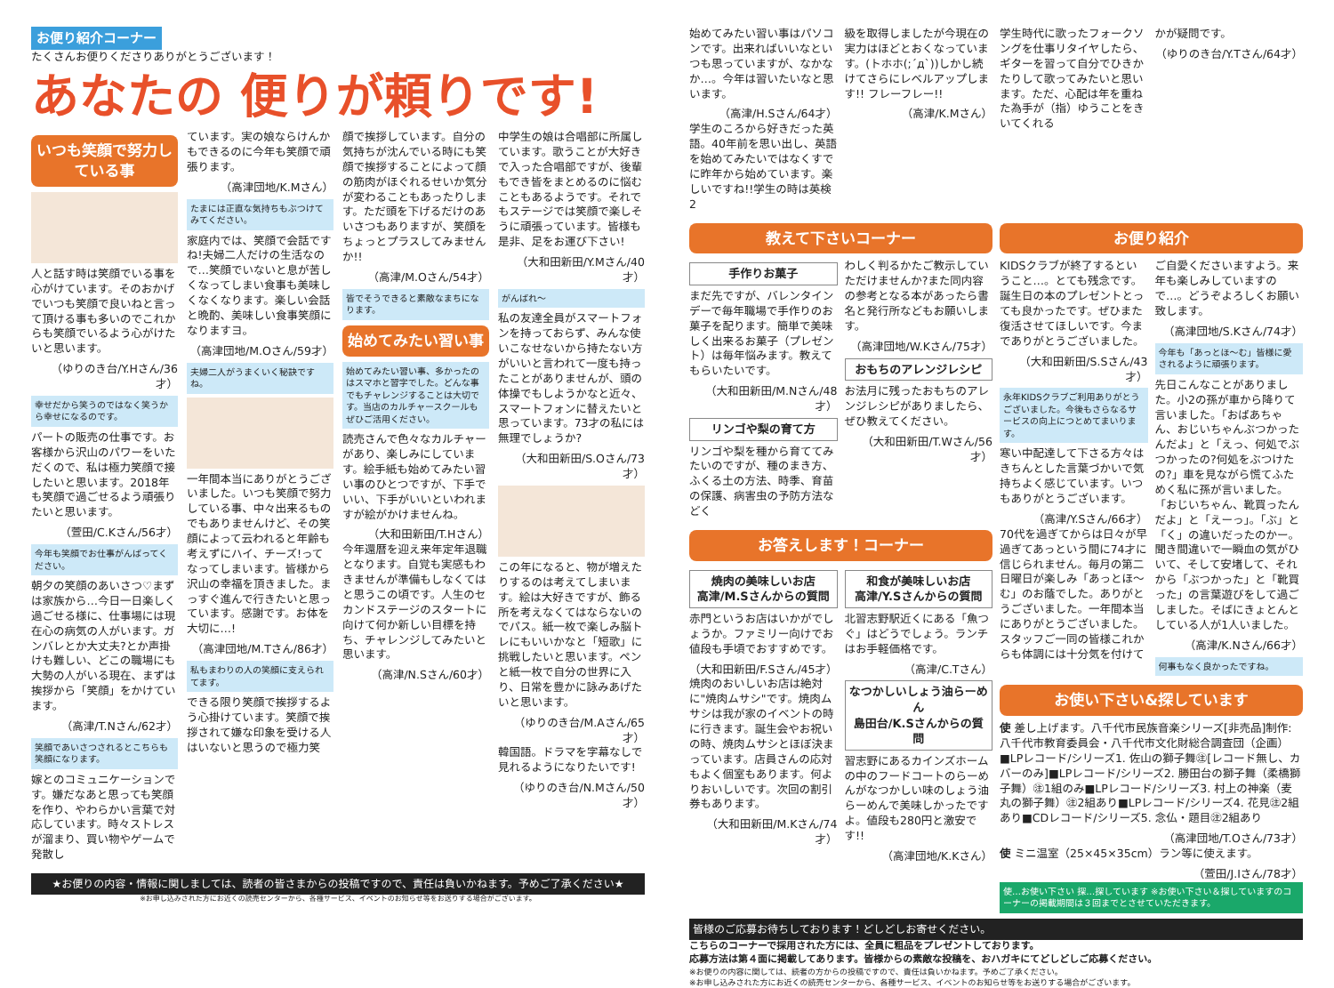お便り紹介コーナー
たくさんお便りくださりありがとうございます！
あなたの 便りが頼りです!
いつも笑顔で努力している事
人と話す時は笑顔でいる事を心がけています。そのおかげでいつも笑顔で良いねと言って頂ける事も多いのでこれからも笑顔でいるよう心がけたいと思います。
（ゆりのき台/Y.Hさん/36才）
幸せだから笑うのではなく笑うから幸せになるのです。
パートの販売の仕事です。お客様から沢山のパワーをいただくので、私は極力笑顔で接したいと思います。2018年も笑顔で過ごせるよう頑張りたいと思います。
（萱田/C.Kさん/56才）
今年も笑顔でお仕事がんばってください。
朝夕の笑顔のあいさつ♡まずは家族から…今日一日楽しく過ごせる様に、仕事場には現在心の病気の人がいます。ガンバレとか大丈夫?とか声掛けも難しい、どこの職場にも大勢の人がいる現在、まずは挨拶から「笑顔」をかけています。
（高津/T.Nさん/62才）
笑顔であいさつされるとこちらも笑顔になります。
嫁とのコミュニケーションです。嫌だなあと思っても笑顔を作り、やわらかい言葉で対応しています。時々ストレスが溜まり、買い物やゲームで発散し
ています。実の娘ならけんかもできるのに今年も笑顔で頑張ります。
（高津団地/K.Mさん）
たまには正直な気持ちもぶつけてみてください。
家庭内では、笑顔で会話ですね!夫婦二人だけの生活なので…笑顔でいないと息が苦しくなってしまい食事も美味しくなくなります。楽しい会話と晩酌、美味しい食事笑顔になりますヨ。
（高津団地/M.Oさん/59才）
夫婦二人がうまくいく秘訣ですね。
一年間本当にありがとうございました。いつも笑顔で努力している事、中々出来るものでもありませんけど、その笑顔によって云われると年齢も考えずにハイ、チーズ!ってなってしまいます。皆様から沢山の幸福を頂きました。まっすぐ進んで行きたいと思っています。感謝です。お体を大切に…!
（高津団地/M.Tさん/86才）
私もまわりの人の笑顔に支えられてます。
できる限り笑顔で挨拶するよう心掛けています。笑顔で挨拶されて嫌な印象を受ける人はいないと思うので極力笑
顔で挨拶しています。自分の気持ちが沈んでいる時にも笑顔で挨拶することによって顔の筋肉がほぐれるせいか気分が変わることもあったりします。ただ頭を下げるだけのあいさつもありますが、笑顔をちょっとプラスしてみませんか!!
（高津/M.Oさん/54才）
皆でそうできると素敵なまちになります。
始めてみたい習い事
始めてみたい習い事、多かったのはスマホと習字でした。どんな事でもチャレンジすることは大切です。当店のカルチャースクールもぜひご活用ください。
読売さんで色々なカルチャーがあり、楽しみにしています。絵手紙も始めてみたい習い事のひとつですが、下手でいい、下手がいいといわれますが絵がかけませんね。
（大和田新田/T.Hさん）
今年還暦を迎え来年定年退職となります。自覚も実感もわきませんが準備もしなくてはと思うこの頃です。人生のセカンドステージのスタートに向けて何か新しい目標を持ち、チャレンジしてみたいと思います。
（高津/N.Sさん/60才）
中学生の娘は合唱部に所属しています。歌うことが大好きで入った合唱部ですが、後輩もでき皆をまとめるのに悩むこともあるようです。それでもステージでは笑顔で楽しそうに頑張っています。皆様も是非、足をお運び下さい!
（大和田新田/Y.Mさん/40才）
がんばれ〜
私の友達全員がスマートフォンを持っておらず、みんな使いこなせないから持たない方がいいと言われて一度も持ったことがありませんが、頭の体操でもしようかなと近々、スマートフォンに替えたいと思っています。73才の私には無理でしょうか?
（大和田新田/S.Oさん/73才）
この年になると、物が増えたりするのは考えてしまいます。絵は大好きですが、飾る所を考えなくてはならないのでパス。紙一枚で楽しみ脳トレにもいいかなと「短歌」に挑戦したいと思います。ペンと紙一枚で自分の世界に入り、日常を豊かに詠みあげたいと思います。
（ゆりのき台/M.Aさん/65才）
韓国語。ドラマを字幕なしで見れるようになりたいです!
（ゆりのき台/N.Mさん/50才）
★お便りの内容・情報に関しましては、読者の皆さまからの投稿ですので、責任は負いかねます。予めご了承ください★
※お申し込みされた方にお近くの読売センターから、各種サービス、イベントのお知らせ等をお送りする場合がございます。
始めてみたい習い事はパソコンです。出来ればいいなといつも思っていますが、なかなか…。今年は習いたいなと思います。
（高津/H.Sさん/64才）
学生のころから好きだった英語。40年前を思い出し、英語を始めてみたいではなくすでに昨年から始めています。楽しいですね!!学生の時は英検2
級を取得しましたが今現在の実力はほどとおくなっています。(トホホ(;´д`))しかし続けてさらにレベルアップします!! フレーフレー!!
（高津/K.Mさん）
学生時代に歌ったフォークソングを仕事リタイヤしたら、ギターを習って自分でひきかたりして歌ってみたいと思います。ただ、心配は年を重ねた為手が（指）ゆうことをきいてくれる
かが疑問です。
（ゆりのき台/Y.Tさん/64才）
教えて下さいコーナー
手作りお菓子
まだ先ですが、バレンタインデーで毎年職場で手作りのお菓子を配ります。簡単で美味しく出来るお菓子（プレゼント）は毎年悩みます。教えてもらいたいです。
（大和田新田/M.Nさん/48才）
リンゴや梨の育て方
リンゴや梨を種から育ててみたいのですが、種のまき方、ふくる土の方法、時季、育苗の保護、病害虫の予防方法などく
わしく判るかたご教示していただけませんか?また同内容の参考となる本があったら書名と発行所などもお願いします。
（高津団地/W.Kさん/75才）
おもちのアレンジレシピ
お法月に残ったおもちのアレンジレシピがありましたら、ぜひ教えてください。
（大和田新田/T.Wさん/56才）
お答えします！コーナー
焼肉の美味しいお店
高津/M.Sさんからの質問
赤門というお店はいかがでしょうか。ファミリー向けでお値段も手頃でおすすめです。
（大和田新田/F.Sさん/45才）
焼肉のおいしいお店は絶対に"焼肉ムサシ"です。焼肉ムサシは我が家のイベントの時に行きます。誕生会やお祝いの時、焼肉ムサシとほぼ決まっています。店員さんの応対もよく個室もあります。何よりおいしいです。次回の割引券もあります。
（大和田新田/M.Kさん/74才）
和食が美味しいお店
高津/Y.Sさんからの質問
北習志野駅近くにある「魚つぐ」はどうでしょう。ランチはお手軽価格です。
（高津/C.Tさん）
なつかしいしょう油らーめん
島田台/K.Sさんからの質問
習志野にあるカインズホームの中のフードコートのらーめんがなつかしい味のしょう油らーめんで美味しかったですよ。値段も280円と激安です!!
（高津団地/K.Kさん）
お便り紹介
KIDSクラブが終了するということ…。とても残念です。誕生日の本のプレゼントとっても良かったです。ぜひまた復活させてほしいです。今までありがとうございました。
（大和田新田/S.Sさん/43才）
永年KIDSクラブご利用ありがとうございました。今後もさらなるサービスの向上につとめてまいります。
寒い中配達して下さる方々はきちんとした言葉づかいで気持ちよく感じています。いつもありがとうございます。
（高津/Y.Sさん/66才）
70代を過ぎてからは日々が早過ぎてあっという間に74才に信じられません。毎月の第二日曜日が楽しみ「あっとほ〜む」のお蔭でした。ありがとうございました。一年間本当にありがとうございました。スタッフご一同の皆様これからも体調には十分気を付けて
ご自愛くださいますよう。来年も楽しみしていますので…。どうぞよろしくお願い致します。
（高津団地/S.Kさん/74才）
今年も「あっとほ〜む」皆様に愛されるように頑張ります。
先日こんなことがありました。小2の孫が車から降りて言いました。「おばあちゃん、おじいちゃんぶつかったんだよ」と「えっ、何処でぶつかったの?何処をぶつけたの?」車を見ながら慌てふためく私に孫が言いました。「おじいちゃん、靴買ったんだよ」と「えーっ」。「ぶ」と「く」の違いだったのかー。聞き間違いで一瞬血の気がひいて、そして安堵して、それから「ぶつかった」と「靴買った」の言葉遊びをして過ごしました。そばにきょとんとしている人が1人いました。
（高津/K.Nさん/66才）
何事もなく良かったですね。
お使い下さい&探しています
使 差し上げます。八千代市民族音楽シリーズ[非売品]制作:八千代市教育委員会・八千代市文化財総合調査団（企画）■LPレコード/シリーズ1. 佐山の獅子舞㊟[レコード無し、カバーのみ]■LPレコード/シリーズ2. 勝田台の獅子舞（柔橋獅子舞）㊟1組のみ■LPレコード/シリーズ3. 村上の神楽（麦丸の獅子舞）㊟2組あり■LPレコード/シリーズ4. 花見㊟2組あり■CDレコード/シリーズ5. 念仏・題目㊟2組あり
（高津団地/T.Oさん/73才）
使 ミニ温室（25×45×35cm）ラン等に使えます。
（萱田/J.Iさん/78才）
使…お使い下さい 探…探しています ※お使い下さい＆探していますのコーナーの掲載期間は３回までとさせていただきます。
皆様のご応募お待ちしております！どしどしお寄せください。
こちらのコーナーで採用された方には、全員に粗品をプレゼントしております。
応募方法は第４面に掲載してあります。皆様からの素敵な投稿を、おハガキにてどしどしご応募ください。
※お便りの内容に関しては、読者の方からの投稿ですので、責任は負いかねます。予めご了承ください。
※お申し込みされた方にお近くの読売センターから、各種サービス、イベントのお知らせ等をお送りする場合がございます。